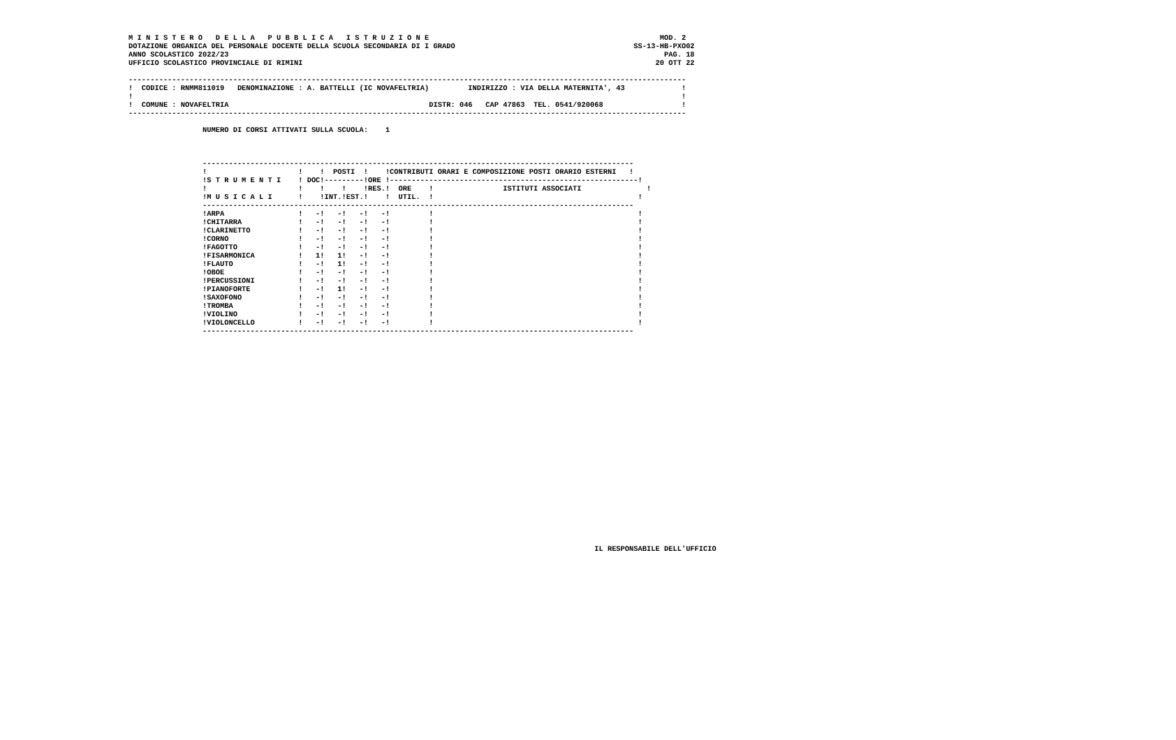M I N I S T E R O   D E L L A   P U B B L I C A   I S T R U Z I O N E                                                     MOD. 2
DOTAZIONE ORGANICA DEL PERSONALE DOCENTE DELLA SCUOLA SECONDARIA DI I GRADO                                         SS-13-HB-PXO02
ANNO SCOLASTICO 2022/23                                                                                                    PAG. 18
UFFICIO SCOLASTICO PROVINCIALE DI RIMINI                                                                                 20 OTT 22

--------------------------------------------------------------------------------------------------------------------------------
!  CODICE : RNMM811019   DENOMINAZIONE : A. BATTELLI (IC NOVAFELTRIA)         INDIRIZZO : VIA DELLA MATERNITA', 43             !
!                                                                                                                              !
!  COMUNE : NOVAFELTRIA                                              DISTR: 046   CAP 47863  TEL. 0541/920068                  !
--------------------------------------------------------------------------------------------------------------------------------

                 NUMERO DI CORSI ATTIVATI SULLA SCUOLA:    1



                 ---------------------------------------------------------------------------------------------------
                 !                     !    !  POSTI  !    !CONTRIBUTI ORARI E COMPOSIZIONE POSTI ORARIO ESTERNI   !
                 !S T R U M E N T I    ! DOC!---------!ORE !---------------------------------------------------------!
                 !                     !    !    !    !RES.!  ORE    !                ISTITUTI ASSOCIATI               !
                 !M U S I C A L I      !    !INT.!EST.!    !  UTIL.  !                                               !
                 ---------------------------------------------------------------------------------------------------
                 !ARPA                 !   -!   -!   -!   -!         !                                               !
                 !CHITARRA             !   -!   -!   -!   -!         !                                               !
                 !CLARINETTO           !   -!   -!   -!   -!         !                                               !
                 !CORNO                !   -!   -!   -!   -!         !                                               !
                 !FAGOTTO              !   -!   -!   -!   -!         !                                               !
                 !FISARMONICA          !   1!   1!   -!   -!         !                                               !
                 !FLAUTO               !   -!   1!   -!   -!         !                                               !
                 !OBOE                 !   -!   -!   -!   -!         !                                               !
                 !PERCUSSIONI          !   -!   -!   -!   -!         !                                               !
                 !PIANOFORTE           !   -!   1!   -!   -!         !                                               !
                 !SAXOFONO             !   -!   -!   -!   -!         !                                               !
                 !TROMBA               !   -!   -!   -!   -!         !                                               !
                 !VIOLINO              !   -!   -!   -!   -!         !                                               !
                 !VIOLONCELLO          !   -!   -!   -!   -!         !                                               !
                 ---------------------------------------------------------------------------------------------------

























                                                                                                           IL RESPONSABILE DELL'UFFICIO